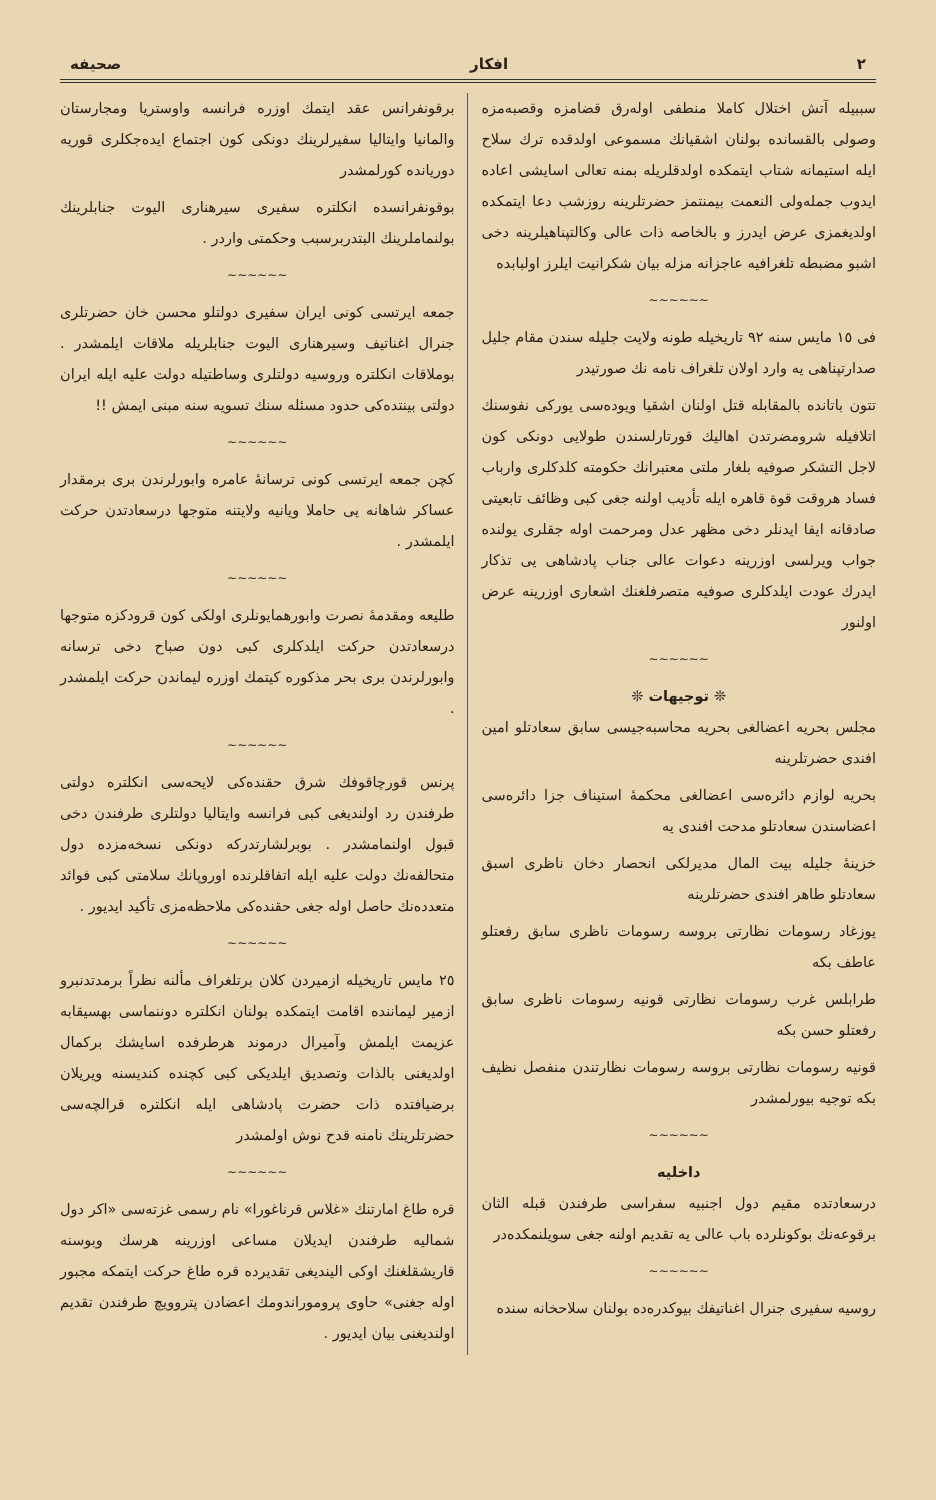٢ افكار صحيفه
سببيله آتش اختلال كاملا منطفى اوله‌رق قضامزه وقصبه‌مزه وصولى بالقسانده بولنان اشقيانك مسموعى اولدقده ترك سلاح ايله استيمانه شتاب ايتمكده اولدقلريله بمنه تعالى اسايشى اعاده ايدوب جمله‌ولى النعمت بيمنتمز حضرتلرينه روزشب دعا ايتمكده اولديغمزى عرض ايدرز و بالخاصه ذات عالى وكالتپناهيلرينه دخى اشبو مضبطه تلغرافيه عاجزانه مزله بيان شكرانيت ايلرز اولبابده
~~~~~~
فى ١٥ مايس سنه ٩٢ تاريخيله طونه ولايت جليله سندن مقام جليل صدارتپناهى يه وارد اولان تلغراف نامه نك صورتيدر
تتون باتانده بالمقابله قتل اولنان اشقيا ويوده‌سى يوركى نفوسنك اتلافيله شرومضرتدن اهاليك قورتارلسندن طولايى دونكى كون لاجل التشكر صوفيه بلغار ملتى معتبرانك حكومته كلدكلرى وارباب فساد هروقت قوة قاهره ايله تأديب اولنه جغى كبى وظائف تابعيتى صادقانه ايفا ايدنلر دخى مظهر عدل ومرحمت اوله جقلرى يولنده جواب ويرلسى اوزرينه دعوات عالى جناب پادشاهى يى تذكار ايدرك عودت ايلدكلرى صوفيه متصرفلغنك اشعارى اوزرينه عرض اولنور
~~~~~~
❊ توجيهات ❊
مجلس بحريه اعضالغى بحريه محاسبه‌جيسى سابق سعادتلو امين افندى حضرتلرينه
بحريه لوازم دائره‌سى اعضالغى محكمهٔ استيناف جزا دائره‌سى اعضاسندن سعادتلو مدحت افندى يه
خزينهٔ جليله بيت المال مديرلكى انحصار دخان ناظرى اسبق سعادتلو طاهر افندى حضرتلرينه
يوزغاد رسومات نظارتى بروسه رسومات ناظرى سابق رفعتلو عاطف بكه
طرابلس غرب رسومات نظارتى قونيه رسومات ناظرى سابق رفعتلو حسن بكه
قونيه رسومات نظارتى بروسه رسومات نظارتندن منفصل نظيف بكه توجيه بيورلمشدر
~~~~~~
داخليه
درسعادتده مقيم دول اجنبيه سفراسى طرفندن قبله الثان برقوعه‌نك بوكونلرده باب عالى يه تقديم اولنه جغى سويلنمكده‌در
~~~~~~
روسيه سفيرى جنرال اغناتيفك بيوكدره‌ده بولنان سلاحخانه سنده
برقونفرانس عقد ايتمك اوزره فرانسه واوستريا ومجارستان والمانيا وايتاليا سفيرلرينك دونكى كون اجتماع ايده‌جكلرى قوريه دوريانده كورلمشدر
بوقونفرانسده انكلتره سفيرى سيرهنارى اليوت جنابلرينك بولنماملرينك البتدربرسبب وحكمتى واردر .
~~~~~~
جمعه ايرتسى كونى ايران سفيرى دولتلو محسن خان حضرتلرى جنرال اغناتيف وسيرهنارى اليوت جنابلريله ملاقات ايلمشدر . بوملاقات انكلتره وروسيه دولتلرى وساطتيله دولت عليه ايله ايران دولتى بينتده‌كى حدود مسئله سنك تسويه سنه مبنى ايمش !!
~~~~~~
كچن جمعه ايرتسى كونى ترسانهٔ عامره وابورلرندن برى برمقدار عساكر شاهانه يى حاملا ويانيه ولايتنه متوجها درسعادتدن حركت ايلمشدر .
~~~~~~
طليعه ومقدمهٔ نصرت وابورهمايونلرى اولكى كون قرودكزه متوجها درسعادتدن حركت ايلدكلرى كبى دون صباح دخى ترسانه وابورلرندن برى بحر مذكوره كيتمك اوزره ليماندن حركت ايلمشدر .
~~~~~~
پرنس قورچاقوفك شرق حقنده‌كى لايحه‌سى انكلتره دولتى طرفندن رد اولنديغى كبى فرانسه وايتاليا دولتلرى طرفندن دخى قبول اولنمامشدر . بوبرلشارتدركه دونكى نسخه‌مزده دول متحالفه‌نك دولت عليه ايله اتفاقلرنده اوروپانك سلامتى كبى فوائد متعدده‌نك حاصل اوله جغى حقنده‌كى ملاحظه‌مزى تأكيد ايديور .
~~~~~~
٢٥ مايس تاريخيله ازميردن كلان برتلغراف مألنه نظراً برمدتدنبرو ازمير ليماننده اقامت ايتمكده بولنان انكلتره دوننماسى بهسيقابه عزيمت ايلمش وآميرال درموند هرطرفده اسايشك بركمال اولديغنى بالذات وتصديق ايلديكى كبى كچنده كنديسنه ويريلان برضيافتده ذات حضرت پادشاهى ايله انكلتره قرالچه‌سى حضرتلرينك نامنه قدح نوش اولمشدر
~~~~~~
قره طاغ امارتنك «غلاس قرناغورا» نام رسمى غزته‌سى «اكر دول شماليه طرفندن ايديلان مساعى اوزرينه هرسك وبوسنه قاريشقلغنك اوكى الينديغى تقديرده قره طاغ حركت ايتمكه مجبور اوله جغنى» حاوى پروموراندومك اعضادن پتروويچ طرفندن تقديم اولنديغنى بيان ايديور .